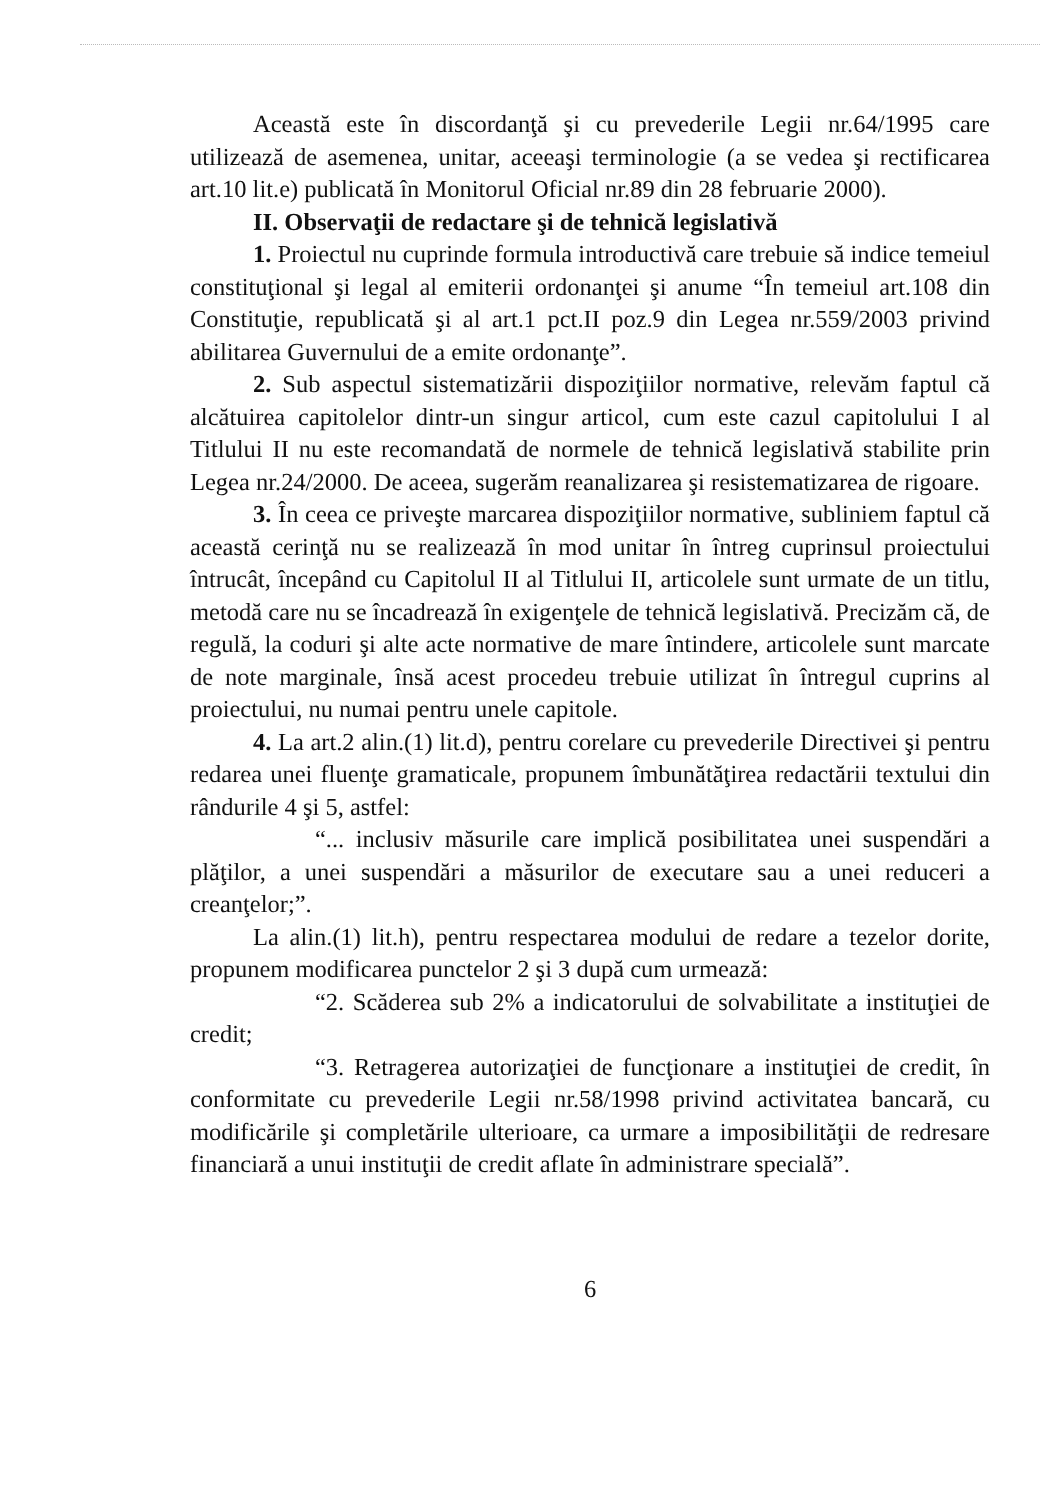Această este în discordanţă şi cu prevederile Legii nr.64/1995 care utilizează de asemenea, unitar, aceeaşi terminologie (a se vedea şi rectificarea art.10 lit.e) publicată în Monitorul Oficial nr.89 din 28 februarie 2000).
II. Observaţii de redactare şi de tehnică legislativă
1. Proiectul nu cuprinde formula introductivă care trebuie să indice temeiul constituţional şi legal al emiterii ordonanţei şi anume “În temeiul art.108 din Constituţie, republicată şi al art.1 pct.II poz.9 din Legea nr.559/2003 privind abilitarea Guvernului de a emite ordonanţe”.
2. Sub aspectul sistematizării dispoziţiilor normative, relevăm faptul că alcătuirea capitolelor dintr-un singur articol, cum este cazul capitolului I al Titlului II nu este recomandată de normele de tehnică legislativă stabilite prin Legea nr.24/2000. De aceea, sugerăm reanalizarea şi resistematizarea de rigoare.
3. În ceea ce priveşte marcarea dispoziţiilor normative, subliniem faptul că această cerinţă nu se realizează în mod unitar în întreg cuprinsul proiectului întrucât, începând cu Capitolul II al Titlului II, articolele sunt urmate de un titlu, metodă care nu se încadrează în exigenţele de tehnică legislativă. Precizăm că, de regulă, la coduri şi alte acte normative de mare întindere, articolele sunt marcate de note marginale, însă acest procedeu trebuie utilizat în întregul cuprins al proiectului, nu numai pentru unele capitole.
4. La art.2 alin.(1) lit.d), pentru corelare cu prevederile Directivei şi pentru redarea unei fluenţe gramaticale, propunem îmbunătăţirea redactării textului din rândurile 4 şi 5, astfel:
“... inclusiv măsurile care implică posibilitatea unei suspendări a plăţilor, a unei suspendări a măsurilor de executare sau a unei reduceri a creanţelor;”.
La alin.(1) lit.h), pentru respectarea modului de redare a tezelor dorite, propunem modificarea punctelor 2 şi 3 după cum urmează:
“2. Scăderea sub 2% a indicatorului de solvabilitate a instituţiei de credit;
“3. Retragerea autorizaţiei de funcţionare a instituţiei de credit, în conformitate cu prevederile Legii nr.58/1998 privind activitatea bancară, cu modificările şi completările ulterioare, ca urmare a imposibilităţii de redresare financiară a unui instituţii de credit aflate în administrare specială”.
6